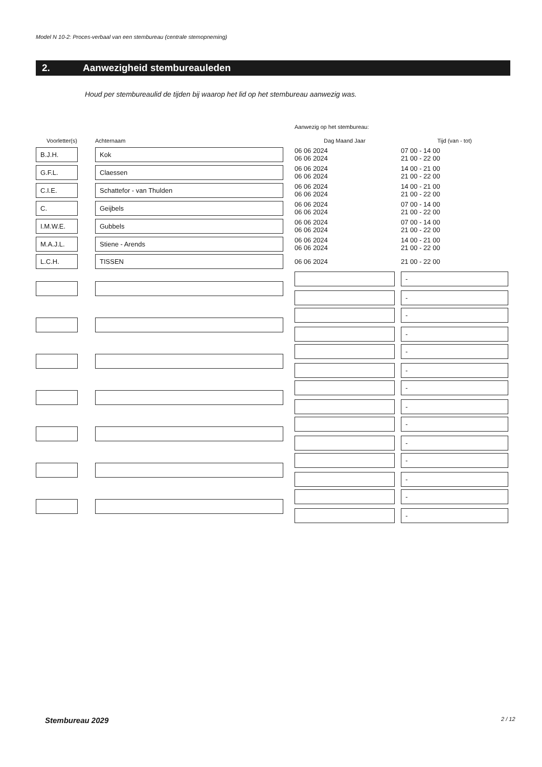Model N 10-2: Proces-verbaal van een stembureau (centrale stemopneming)
2. Aanwezigheid stembureauleden
Houd per stembureaulid de tijden bij waarop het lid op het stembureau aanwezig was.
| | | | Aanwezig op het stembureau: | | |
| Voorletter(s) | Achternaam | | Dag Maand Jaar | | Tijd (van - tot) |
| B.J.H. | Kok | | 06 06 2024 06 06 2024 | | 07 00 - 14 00 21 00 - 22 00 |
| G.F.L. | Claessen | | 06 06 2024 06 06 2024 | | 14 00 - 21 00 21 00 - 22 00 |
| C.I.E. | Schattefor - van Thulden | | 06 06 2024 06 06 2024 | | 14 00 - 21 00 21 00 - 22 00 |
| C. | Geijbels | | 06 06 2024 06 06 2024 | | 07 00 - 14 00 21 00 - 22 00 |
| I.M.W.E. | Gubbels | | 06 06 2024 06 06 2024 | | 07 00 - 14 00 21 00 - 22 00 |
| M.A.J.L. | Stiene - Arends | | 06 06 2024 06 06 2024 | | 14 00 - 21 00 21 00 - 22 00 |
| L.C.H. | TISSEN | | 06 06 2024 | | 21 00 - 22 00 |
| | | | | | - - |
| | | | | | - - |
| | | | | | - - |
| | | | | | - - |
| | | | | | - - |
| | | | | | - - |
| | | | | | - - |
Stembureau 2029 2 / 12